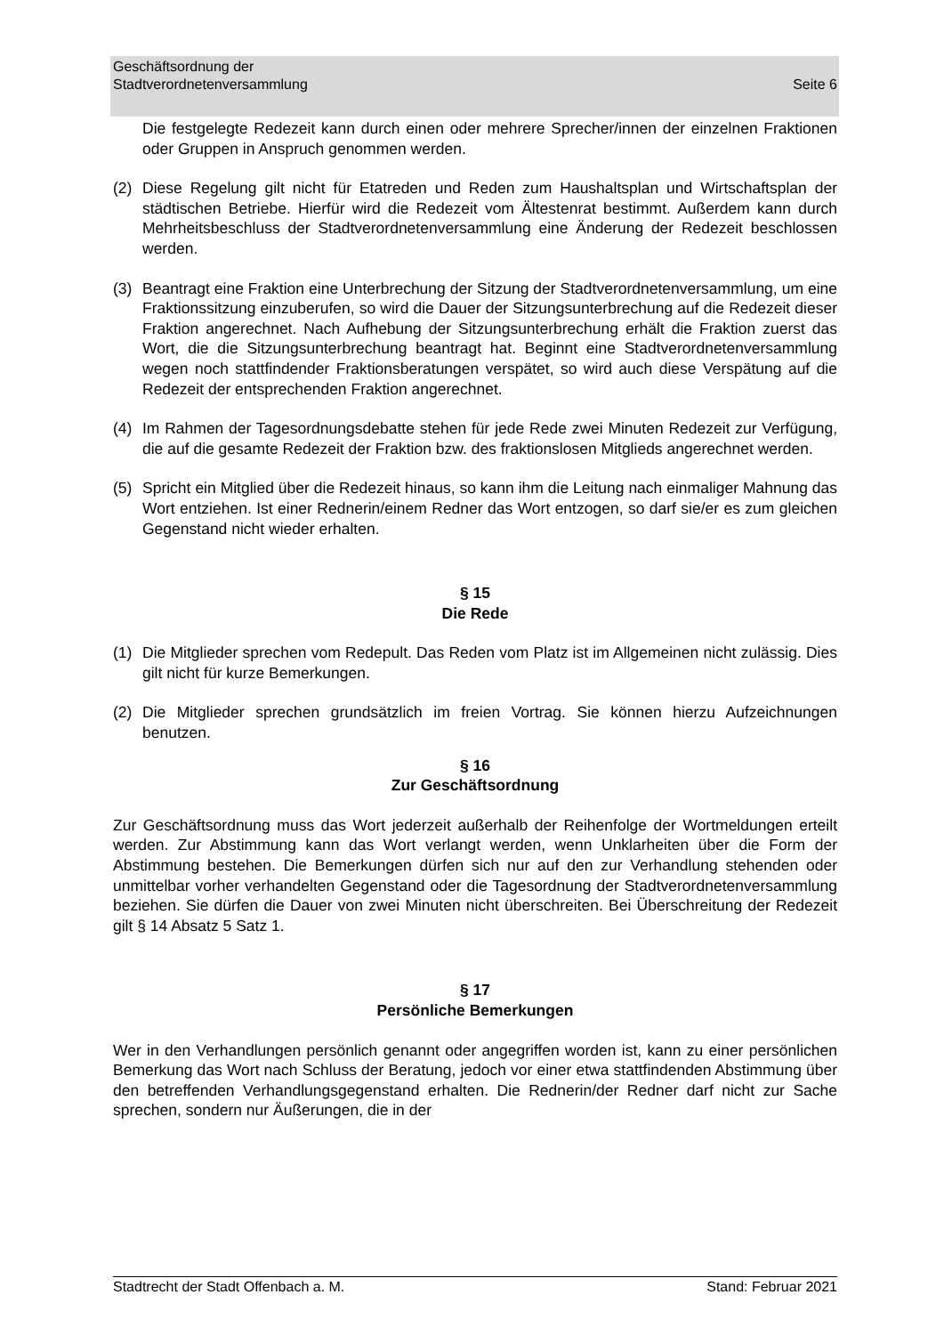Geschäftsordnung der
Stadtverordnetenversammlung
Seite 6
Die festgelegte Redezeit kann durch einen oder mehrere Sprecher/innen der einzelnen Fraktionen oder Gruppen in Anspruch genommen werden.
(2) Diese Regelung gilt nicht für Etatreden und Reden zum Haushaltsplan und Wirtschaftsplan der städtischen Betriebe. Hierfür wird die Redezeit vom Ältestenrat bestimmt. Außerdem kann durch Mehrheitsbeschluss der Stadtverordnetenversammlung eine Änderung der Redezeit beschlossen werden.
(3) Beantragt eine Fraktion eine Unterbrechung der Sitzung der Stadtverordnetenversammlung, um eine Fraktionssitzung einzuberufen, so wird die Dauer der Sitzungsunterbrechung auf die Redezeit dieser Fraktion angerechnet. Nach Aufhebung der Sitzungsunterbrechung erhält die Fraktion zuerst das Wort, die die Sitzungsunterbrechung beantragt hat. Beginnt eine Stadtverordnetenversammlung wegen noch stattfindender Fraktionsberatungen verspätet, so wird auch diese Verspätung auf die Redezeit der entsprechenden Fraktion angerechnet.
(4) Im Rahmen der Tagesordnungsdebatte stehen für jede Rede zwei Minuten Redezeit zur Verfügung, die auf die gesamte Redezeit der Fraktion bzw. des fraktionslosen Mitglieds angerechnet werden.
(5) Spricht ein Mitglied über die Redezeit hinaus, so kann ihm die Leitung nach einmaliger Mahnung das Wort entziehen. Ist einer Rednerin/einem Redner das Wort entzogen, so darf sie/er es zum gleichen Gegenstand nicht wieder erhalten.
§ 15
Die Rede
(1) Die Mitglieder sprechen vom Redepult. Das Reden vom Platz ist im Allgemeinen nicht zulässig. Dies gilt nicht für kurze Bemerkungen.
(2) Die Mitglieder sprechen grundsätzlich im freien Vortrag. Sie können hierzu Aufzeichnungen benutzen.
§ 16
Zur Geschäftsordnung
Zur Geschäftsordnung muss das Wort jederzeit außerhalb der Reihenfolge der Wortmeldungen erteilt werden. Zur Abstimmung kann das Wort verlangt werden, wenn Unklarheiten über die Form der Abstimmung bestehen. Die Bemerkungen dürfen sich nur auf den zur Verhandlung stehenden oder unmittelbar vorher verhandelten Gegenstand oder die Tagesordnung der Stadtverordnetenversammlung beziehen. Sie dürfen die Dauer von zwei Minuten nicht überschreiten. Bei Überschreitung der Redezeit gilt § 14 Absatz 5 Satz 1.
§ 17
Persönliche Bemerkungen
Wer in den Verhandlungen persönlich genannt oder angegriffen worden ist, kann zu einer persönlichen Bemerkung das Wort nach Schluss der Beratung, jedoch vor einer etwa stattfindenden Abstimmung über den betreffenden Verhandlungsgegenstand erhalten. Die Rednerin/der Redner darf nicht zur Sache sprechen, sondern nur Äußerungen, die in der
Stadtrecht der Stadt Offenbach a. M. Stand: Februar 2021